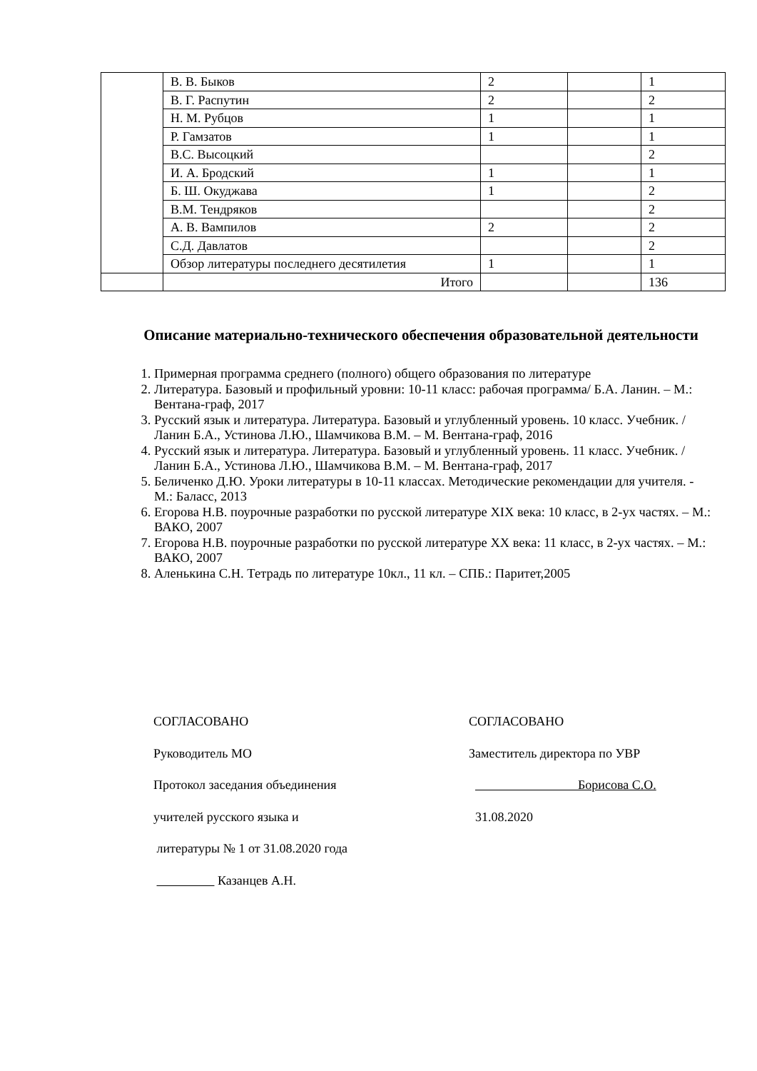| | В. В. Быков | 2 | | 1 |
| | В. Г. Распутин | 2 | | 2 |
| | Н. М. Рубцов | 1 | | 1 |
| | Р. Гамзатов | 1 | | 1 |
| | В.С. Высоцкий | | | 2 |
| | И. А. Бродский | 1 | | 1 |
| | Б. Ш. Окуджава | 1 | | 2 |
| | В.М. Тендряков | | | 2 |
| | А. В. Вампилов | 2 | | 2 |
| | С.Д. Давлатов | | | 2 |
| | Обзор литературы последнего десятилетия | 1 | | 1 |
| | Итого | | | 136 |
Описание материально-технического обеспечения образовательной деятельности
1. Примерная программа среднего (полного) общего образования по литературе
2. Литература. Базовый и профильный уровни: 10-11 класс: рабочая программа/ Б.А. Ланин. – М.: Вентана-граф, 2017
3. Русский язык и литература. Литература. Базовый и углубленный уровень. 10 класс. Учебник. /Ланин Б.А., Устинова Л.Ю., Шамчикова В.М. – М. Вентана-граф, 2016
4. Русский язык и литература. Литература. Базовый и углубленный уровень. 11 класс. Учебник. /Ланин Б.А., Устинова Л.Ю., Шамчикова В.М. – М. Вентана-граф, 2017
5. Беличенко Д.Ю. Уроки литературы в 10-11 классах. Методические рекомендации для учителя. - М.: Баласс, 2013
6. Егорова Н.В. поурочные разработки по русской литературе XIX века: 10 класс, в 2-ух частях. – М.: ВАКО, 2007
7. Егорова Н.В. поурочные разработки по русской литературе XX века: 11 класс, в 2-ух частях. – М.: ВАКО, 2007
8. Аленькина С.Н. Тетрадь по литературе 10кл., 11 кл. – СПБ.: Паритет,2005
СОГЛАСОВАНО
Руководитель МО
Протокол заседания объединения
учителей русского языка и
литературы № 1 от 31.08.2020 года
Казанцев А.Н.
СОГЛАСОВАНО
Заместитель директора по УВР
Борисова С.О.
31.08.2020